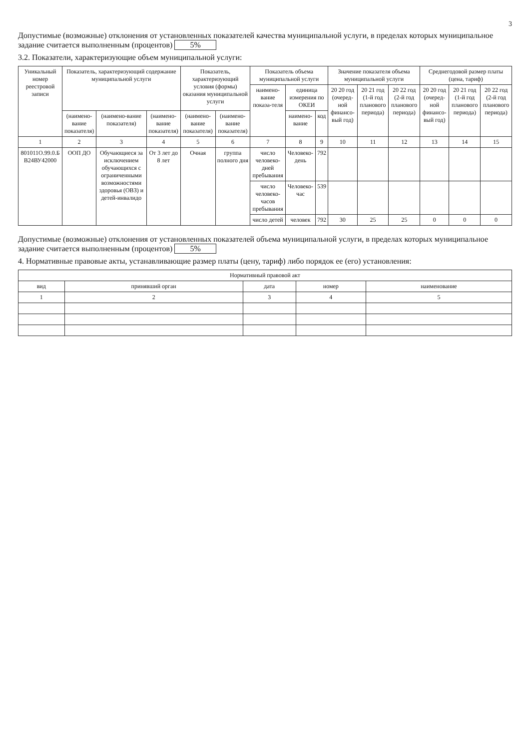3
Допустимые (возможные) отклонения от установленных показателей качества муниципальной услуги, в пределах которых муниципальное задание считается выполненным (процентов) 5%
3.2. Показатели, характеризующие объем муниципальной услуги:
| Уникальный номер реестровой записи | Показатель, характеризующий содержание муниципальной услуги | | | Показатель, характеризующий условия (формы) оказания муниципальной услуги | | Показатель объема муниципальной услуги | | | Значение показателя объема муниципальной услуги | | | Среднегодовой размер платы (цена, тариф) | | |
| --- | --- | --- | --- | --- | --- | --- | --- | --- | --- | --- | --- | --- | --- | --- |
| | | | | | | наимено-вание показа-теля | единица измерения по ОКЕИ | | 20 20 год (очеред-ной финансо-вый год) | 20 21 год (1-й год планового периода) | 20 22 год (2-й год планового периода) | 20 20 год (очеред-ной финансо-вый год) | 20 21 год (1-й год планового периода) | 20 22 год (2-й год планового периода) |
| | (наимено-вание показателя) | (наимено-вание показателя) | (наимено-вание показателя) | (наимено-вание показателя) | (наимено-вание показателя) | | наимено-вание | код | | | | | | |
| 1 | 2 | 3 | 4 | 5 | 6 | 7 | 8 | 9 | 10 | 11 | 12 | 13 | 14 | 15 |
| 801011О.99.0.Б В24ВУ42000 | ООП ДО | Обучающиеся за исключением обучающихся с ограниченными возможностями здоровья (ОВЗ) и детей-инвалидо | От 3 лет до 8 лет | Очная | группа полного дня | число человеко-дней пребывания | Человеко-день | 792 | | | | | | |
| | | | | | | число человеко-часов пребывания | Человеко-час | 539 | | | | | | |
| | | | | | | число детей | человек | 792 | 30 | 25 | 25 | 0 | 0 | 0 |
Допустимые (возможные) отклонения от установленных показателей объема муниципальной услуги, в пределах которых муниципальное задание считается выполненным (процентов) 5%
4. Нормативные правовые акты, устанавливающие размер платы (цену, тариф) либо порядок ее (его) установления:
| Нормативный правовой акт | | | | |
| --- | --- | --- | --- | --- |
| вид | принявший орган | дата | номер | наименование |
| 1 | 2 | 3 | 4 | 5 |